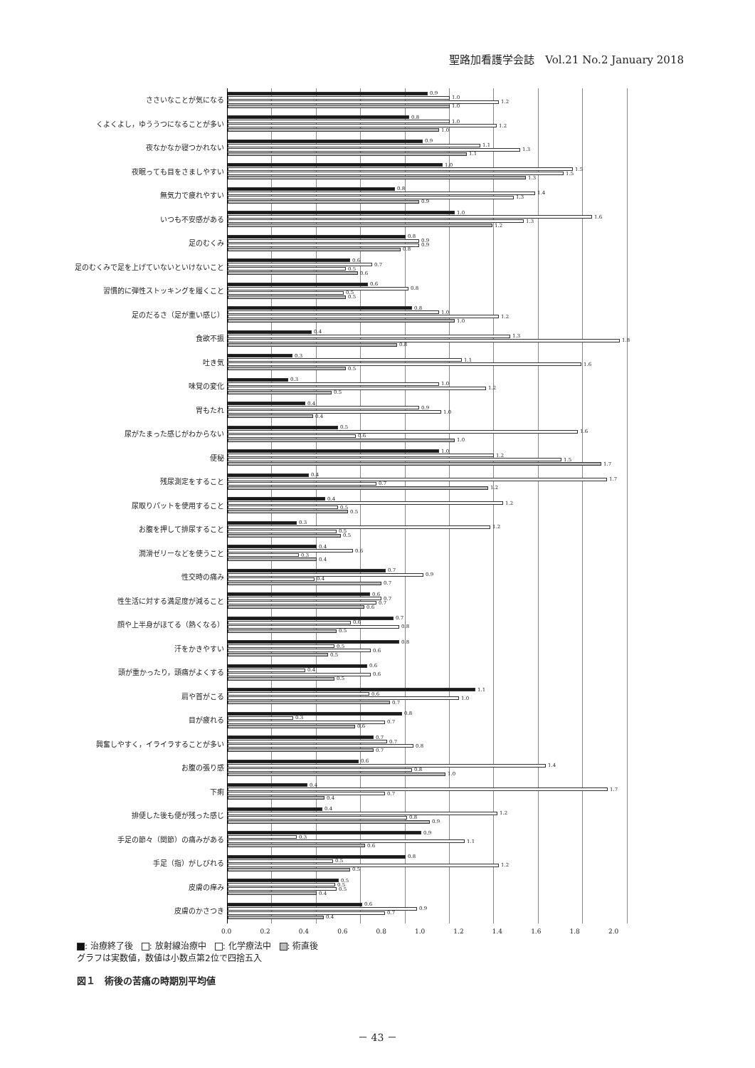聖路加看護学会誌　Vol.21 No.2 January 2018
ささいなことが気になる
0.9
1.0
1.2
1.0
くよくよし，ゆううつになることが多い
0.8
1.0
1.2
1.0
夜なかなか寝つかれない
0.9
1.1
1.3
1.1
夜眠っても目をさましやすい
1.0
1.5
1.5
1.3
無気力で疲れやすい
0.8
1.4
1.3
0.9
いつも不安感がある
1.0
1.6
1.3
1.2
足のむくみ
0.8
0.9
0.9
0.8
足のむくみで足を上げていないといけないこと
0.6
0.7
0.5
0.6
習慣的に弾性ストッキングを履くこと
0.6
0.8
0.5
0.5
足のだるさ（足が重い感じ）
0.8
1.0
1.2
1.0
食欲不振
0.4
1.3
1.8
0.8
吐き気
0.3
1.1
1.6
0.5
味覚の変化
0.3
1.0
1.2
0.5
胃もたれ
0.4
0.9
1.0
0.4
尿がたまった感じがわからない
0.5
1.6
0.6
1.0
便秘
1.0
1.2
1.5
1.7
残尿測定をすること
0.4
1.7
0.7
1.2
尿取りパットを使用すること
0.4
1.2
0.5
0.5
お腹を押して排尿すること
0.3
1.2
0.5
0.5
潤滑ゼリーなどを使うこと
0.4
0.6
0.3
0.4
性交時の痛み
0.7
0.9
0.4
0.7
性生活に対する満足度が減ること
0.6
0.7
0.7
0.6
顔や上半身がほてる（熱くなる）
0.7
0.6
0.8
0.5
汗をかきやすい
0.8
0.5
0.6
0.5
頭が重かったり，頭痛がよくする
0.6
0.4
0.6
0.5
肩や首がこる
1.1
0.6
1.0
0.7
目が疲れる
0.8
0.3
0.7
0.6
興奮しやすく，イライラすることが多い
0.7
0.7
0.8
0.7
お腹の張り感
0.6
1.4
0.8
1.0
下痢
0.4
1.7
0.7
0.4
排便した後も便が残った感じ
0.4
1.2
0.8
0.9
手足の節々（関節）の痛みがある
0.9
0.3
1.1
0.6
手足（指）がしびれる
0.8
0.5
1.2
0.5
皮膚の痒み
0.5
0.5
0.5
0.4
皮膚のかさつき
0.6
0.9
0.7
0.4
0.0 0.2 0.4 0.6 0.8 1.0 1.2 1.4 1.6 1.8 2.0
: 治療終了後　 : 放射線治療中　 : 化学療法中　 : 術直後
グラフは実数値，数値は小数点第2位で四捨五入
図１　術後の苦痛の時期別平均値
－ 43 －